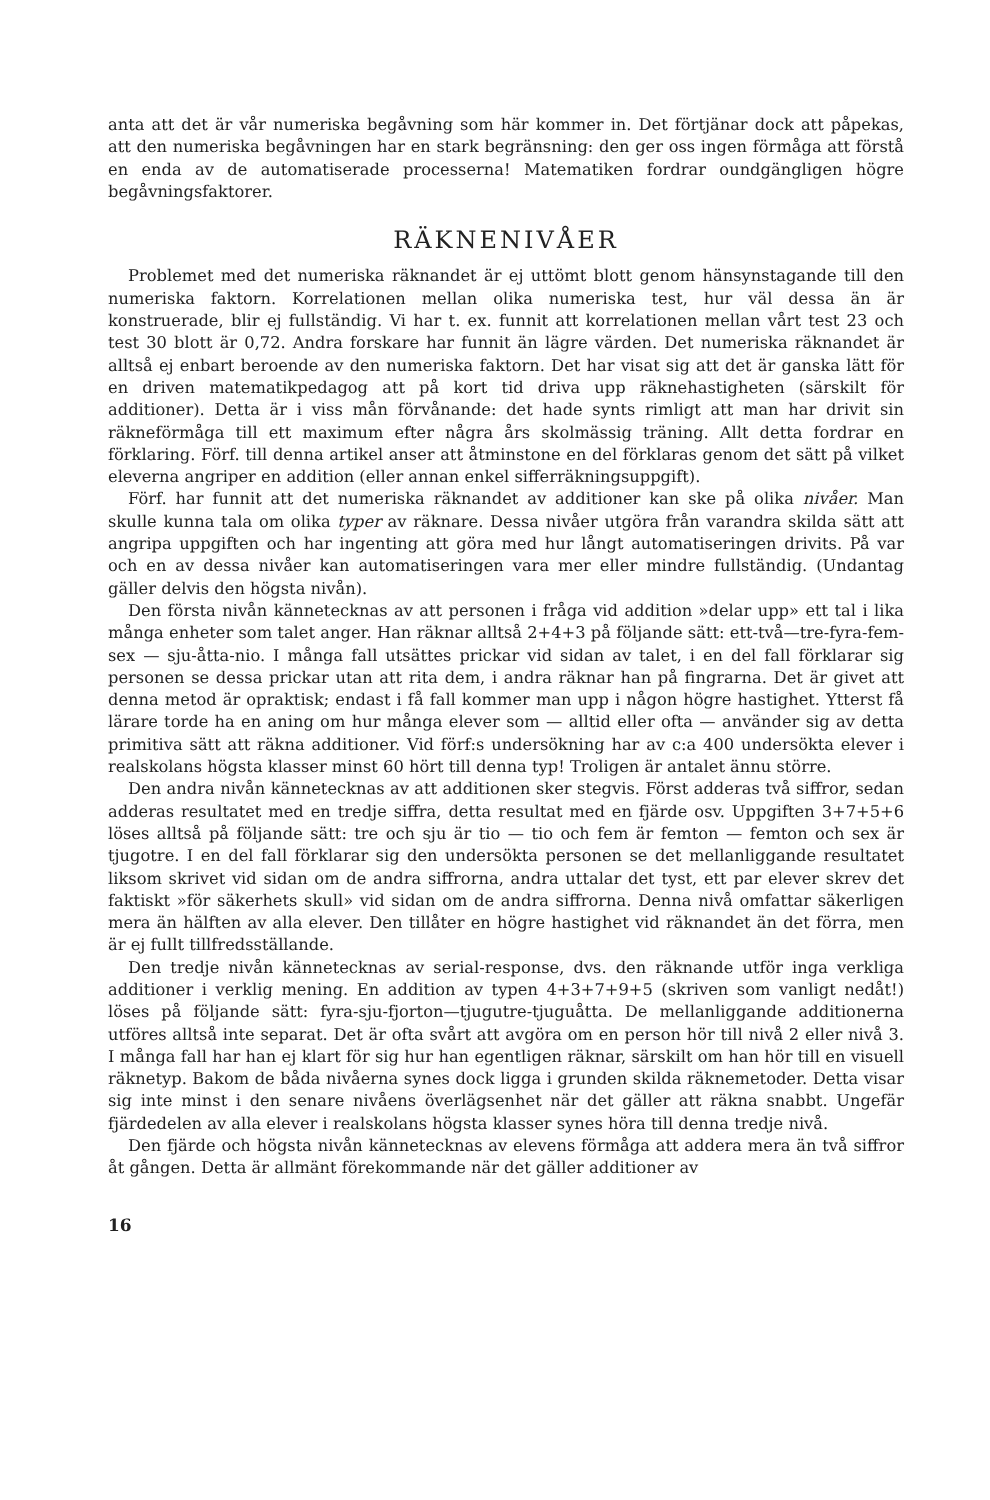anta att det är vår numeriska begåvning som här kommer in. Det förtjänar dock att påpekas, att den numeriska begåvningen har en stark begränsning: den ger oss ingen förmåga att förstå en enda av de automatiserade processerna! Matematiken fordrar oundgängligen högre begåvningsfaktorer.
RÄKNENIVÅER
Problemet med det numeriska räknandet är ej uttömt blott genom hänsynstagande till den numeriska faktorn. Korrelationen mellan olika numeriska test, hur väl dessa än är konstruerade, blir ej fullständig. Vi har t. ex. funnit att korrelationen mellan vårt test 23 och test 30 blott är 0,72. Andra forskare har funnit än lägre värden. Det numeriska räknandet är alltså ej enbart beroende av den numeriska faktorn. Det har visat sig att det är ganska lätt för en driven matematikpedagog att på kort tid driva upp räknehastigheten (särskilt för additioner). Detta är i viss mån förvånande: det hade synts rimligt att man har drivit sin räkneförmåga till ett maximum efter några års skolmässig träning. Allt detta fordrar en förklaring. Förf. till denna artikel anser att åtminstone en del förklaras genom det sätt på vilket eleverna angriper en addition (eller annan enkel sifferräkningsuppgift).
Förf. har funnit att det numeriska räknandet av additioner kan ske på olika nivåer. Man skulle kunna tala om olika typer av räknare. Dessa nivåer utgöra från varandra skilda sätt att angripa uppgiften och har ingenting att göra med hur långt automatiseringen drivits. På var och en av dessa nivåer kan automatiseringen vara mer eller mindre fullständig. (Undantag gäller delvis den högsta nivån).
Den första nivån kännetecknas av att personen i fråga vid addition »delar upp» ett tal i lika många enheter som talet anger. Han räknar alltså 2+4+3 på följande sätt: ett-två—tre-fyra-fem-sex — sju-åtta-nio. I många fall utsättes prickar vid sidan av talet, i en del fall förklarar sig personen se dessa prickar utan att rita dem, i andra räknar han på fingrarna. Det är givet att denna metod är opraktisk; endast i få fall kommer man upp i någon högre hastighet. Ytterst få lärare torde ha en aning om hur många elever som — alltid eller ofta — använder sig av detta primitiva sätt att räkna additioner. Vid förf:s undersökning har av c:a 400 undersökta elever i realskolans högsta klasser minst 60 hört till denna typ! Troligen är antalet ännu större.
Den andra nivån kännetecknas av att additionen sker stegvis. Först adderas två siffror, sedan adderas resultatet med en tredje siffra, detta resultat med en fjärde osv. Uppgiften 3+7+5+6 löses alltså på följande sätt: tre och sju är tio — tio och fem är femton — femton och sex är tjugotre. I en del fall förklarar sig den undersökta personen se det mellanliggande resultatet liksom skrivet vid sidan om de andra siffrorna, andra uttalar det tyst, ett par elever skrev det faktiskt »för säkerhets skull» vid sidan om de andra siffrorna. Denna nivå omfattar säkerligen mera än hälften av alla elever. Den tillåter en högre hastighet vid räknandet än det förra, men är ej fullt tillfredsställande.
Den tredje nivån kännetecknas av serial-response, dvs. den räknande utför inga verkliga additioner i verklig mening. En addition av typen 4+3+7+9+5 (skriven som vanligt nedåt!) löses på följande sätt: fyra-sju-fjorton—tjugutre-tjuguåtta. De mellanliggande additionerna utföres alltså inte separat. Det är ofta svårt att avgöra om en person hör till nivå 2 eller nivå 3. I många fall har han ej klart för sig hur han egentligen räknar, särskilt om han hör till en visuell räknetyp. Bakom de båda nivåerna synes dock ligga i grunden skilda räknemetoder. Detta visar sig inte minst i den senare nivåens överlägsenhet när det gäller att räkna snabbt. Ungefär fjärdedelen av alla elever i realskolans högsta klasser synes höra till denna tredje nivå.
Den fjärde och högsta nivån kännetecknas av elevens förmåga att addera mera än två siffror åt gången. Detta är allmänt förekommande när det gäller additioner av
16